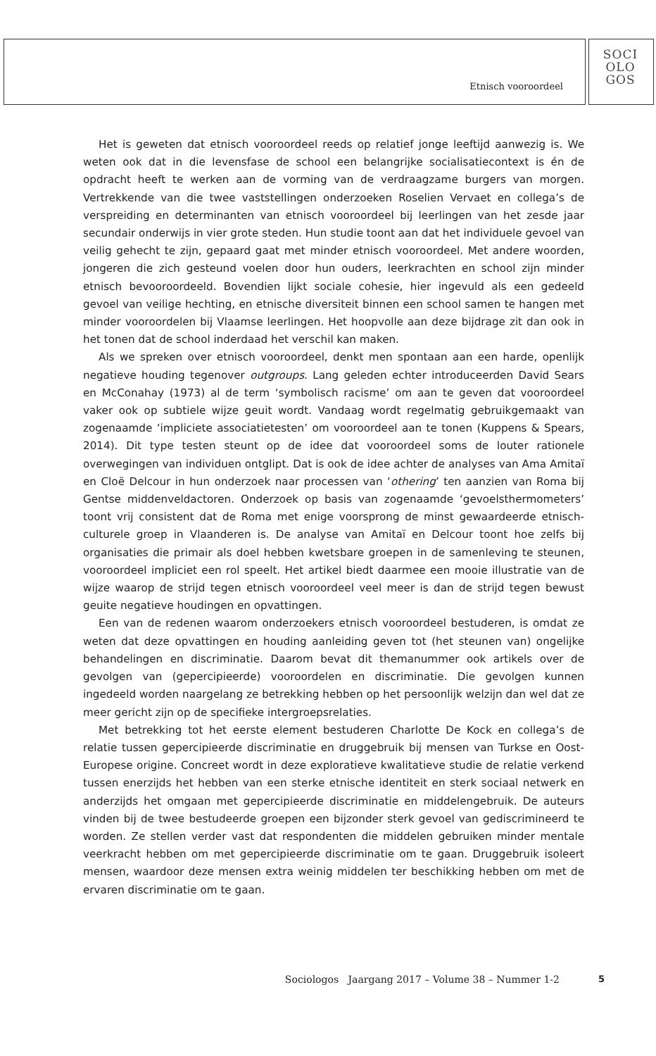Etnisch vooroordeel
SOCI
OLO
GOS
Het is geweten dat etnisch vooroordeel reeds op relatief jonge leeftijd aanwezig is. We weten ook dat in die levensfase de school een belangrijke socialisatiecontext is én de opdracht heeft te werken aan de vorming van de verdraagzame burgers van morgen. Vertrekkende van die twee vaststellingen onderzoeken Roselien Vervaet en collega’s de verspreiding en determinanten van etnisch vooroordeel bij leerlingen van het zesde jaar secundair onderwijs in vier grote steden. Hun studie toont aan dat het individuele gevoel van veilig gehecht te zijn, gepaard gaat met minder etnisch vooroordeel. Met andere woorden, jongeren die zich gesteund voelen door hun ouders, leerkrachten en school zijn minder etnisch bevooroordeeld. Bovendien lijkt sociale cohesie, hier ingevuld als een gedeeld gevoel van veilige hechting, en etnische diversiteit binnen een school samen te hangen met minder vooroordelen bij Vlaamse leerlingen. Het hoopvolle aan deze bijdrage zit dan ook in het tonen dat de school inderdaad het verschil kan maken.
Als we spreken over etnisch vooroordeel, denkt men spontaan aan een harde, openlijk negatieve houding tegenover outgroups. Lang geleden echter introduceerden David Sears en McConahay (1973) al de term ‘symbolisch racisme’ om aan te geven dat vooroordeel vaker ook op subtiele wijze geuit wordt. Vandaag wordt regelmatig gebruikgemaakt van zogenaamde ‘impliciete associatietesten’ om vooroordeel aan te tonen (Kuppens & Spears, 2014). Dit type testen steunt op de idee dat vooroordeel soms de louter rationele overwegingen van individuen ontglipt. Dat is ook de idee achter de analyses van Ama Amitaï en Cloë Delcour in hun onderzoek naar processen van ‘othering’ ten aanzien van Roma bij Gentse middenveldactoren. Onderzoek op basis van zogenaamde ‘gevoelsthermometers’ toont vrij consistent dat de Roma met enige voorsprong de minst gewaardeerde etnisch-culturele groep in Vlaanderen is. De analyse van Amitaï en Delcour toont hoe zelfs bij organisaties die primair als doel hebben kwetsbare groepen in de samenleving te steunen, vooroordeel impliciet een rol speelt. Het artikel biedt daarmee een mooie illustratie van de wijze waarop de strijd tegen etnisch vooroordeel veel meer is dan de strijd tegen bewust geuite negatieve houdingen en opvattingen.
Een van de redenen waarom onderzoekers etnisch vooroordeel bestuderen, is omdat ze weten dat deze opvattingen en houding aanleiding geven tot (het steunen van) ongelijke behandelingen en discriminatie. Daarom bevat dit themanummer ook artikels over de gevolgen van (gepercipieerde) vooroordelen en discriminatie. Die gevolgen kunnen ingedeeld worden naargelang ze betrekking hebben op het persoonlijk welzijn dan wel dat ze meer gericht zijn op de specifieke intergroepsrelaties.
Met betrekking tot het eerste element bestuderen Charlotte De Kock en collega’s de relatie tussen gepercipieerde discriminatie en druggebruik bij mensen van Turkse en Oost-Europese origine. Concreet wordt in deze exploratieve kwalitatieve studie de relatie verkend tussen enerzijds het hebben van een sterke etnische identiteit en sterk sociaal netwerk en anderzijds het omgaan met gepercipieerde discriminatie en middelengebruik. De auteurs vinden bij de twee bestudeerde groepen een bijzonder sterk gevoel van gediscrimineerd te worden. Ze stellen verder vast dat respondenten die middelen gebruiken minder mentale veerkracht hebben om met gepercipieerde discriminatie om te gaan. Druggebruik isoleert mensen, waardoor deze mensen extra weinig middelen ter beschikking hebben om met de ervaren discriminatie om te gaan.
Sociologos Jaargang 2017 – Volume 38 – Nummer 1-2 5